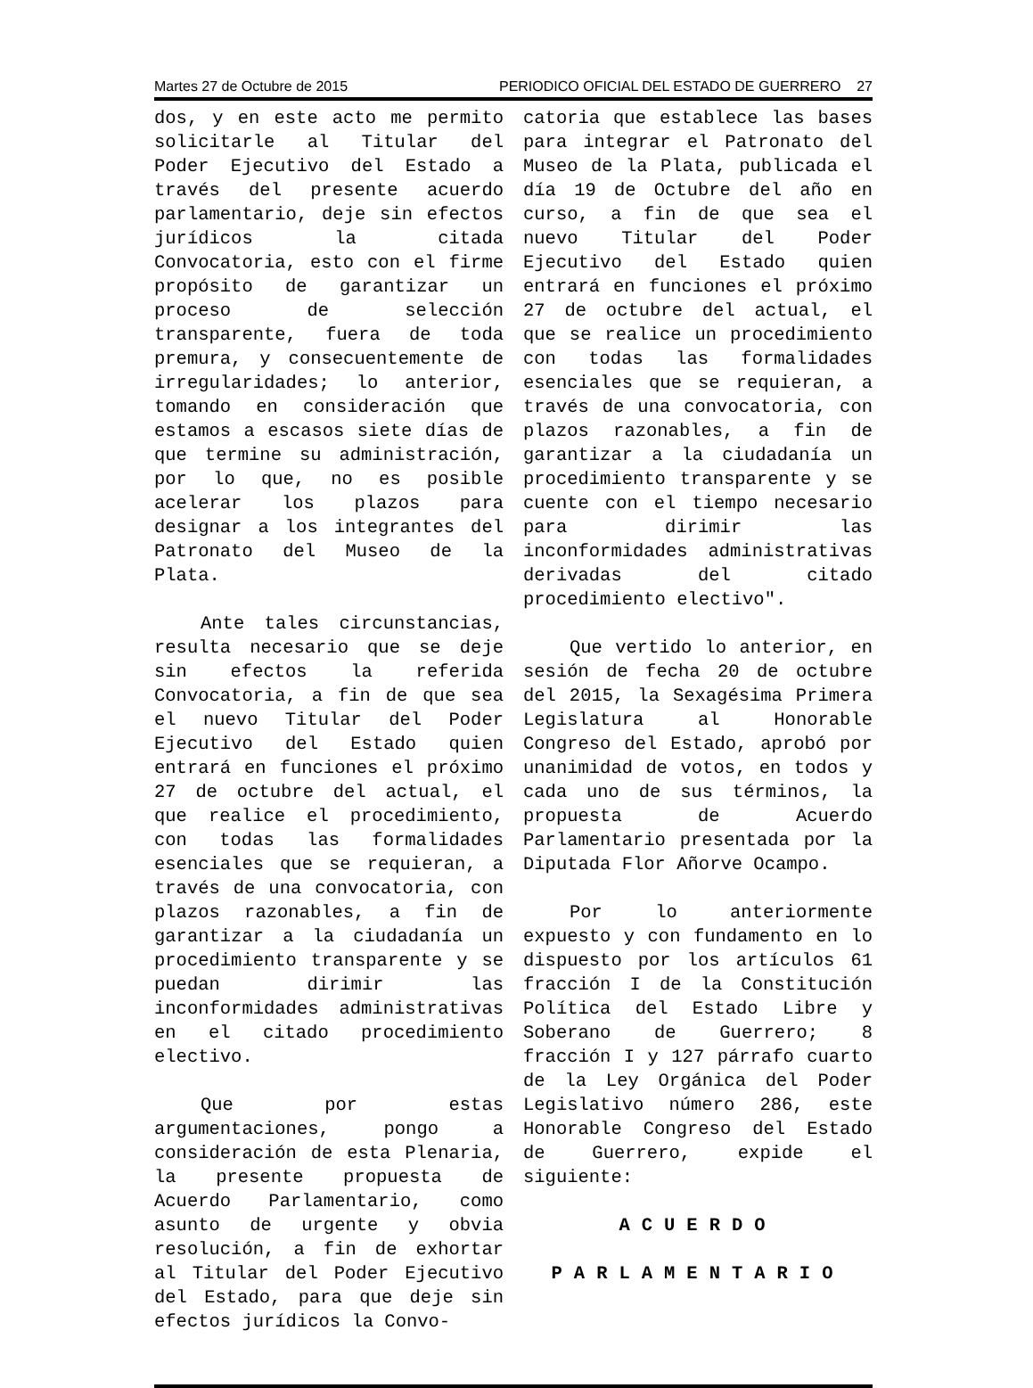Martes 27 de Octubre de 2015 PERIODICO OFICIAL DEL ESTADO DE GUERRERO 27
dos, y en este acto me permito solicitarle al Titular del Poder Ejecutivo del Estado a través del presente acuerdo parlamentario, deje sin efectos jurídicos la citada Convocatoria, esto con el firme propósito de garantizar un proceso de selección transparente, fuera de toda premura, y consecuentemente de irregularidades; lo anterior, tomando en consideración que estamos a escasos siete días de que termine su administración, por lo que, no es posible acelerar los plazos para designar a los integrantes del Patronato del Museo de la Plata.
Ante tales circunstancias, resulta necesario que se deje sin efectos la referida Convocatoria, a fin de que sea el nuevo Titular del Poder Ejecutivo del Estado quien entrará en funciones el próximo 27 de octubre del actual, el que realice el procedimiento, con todas las formalidades esenciales que se requieran, a través de una convocatoria, con plazos razonables, a fin de garantizar a la ciudadanía un procedimiento transparente y se puedan dirimir las inconformidades administrativas en el citado procedimiento electivo.
Que por estas argumentaciones, pongo a consideración de esta Plenaria, la presente propuesta de Acuerdo Parlamentario, como asunto de urgente y obvia resolución, a fin de exhortar al Titular del Poder Ejecutivo del Estado, para que deje sin efectos jurídicos la Convo-
catoria que establece las bases para integrar el Patronato del Museo de la Plata, publicada el día 19 de Octubre del año en curso, a fin de que sea el nuevo Titular del Poder Ejecutivo del Estado quien entrará en funciones el próximo 27 de octubre del actual, el que se realice un procedimiento con todas las formalidades esenciales que se requieran, a través de una convocatoria, con plazos razonables, a fin de garantizar a la ciudadanía un procedimiento transparente y se cuente con el tiempo necesario para dirimir las inconformidades administrativas derivadas del citado procedimiento electivo".
Que vertido lo anterior, en sesión de fecha 20 de octubre del 2015, la Sexagésima Primera Legislatura al Honorable Congreso del Estado, aprobó por unanimidad de votos, en todos y cada uno de sus términos, la propuesta de Acuerdo Parlamentario presentada por la Diputada Flor Añorve Ocampo.
Por lo anteriormente expuesto y con fundamento en lo dispuesto por los artículos 61 fracción I de la Constitución Política del Estado Libre y Soberano de Guerrero; 8 fracción I y 127 párrafo cuarto de la Ley Orgánica del Poder Legislativo número 286, este Honorable Congreso del Estado de Guerrero, expide el siguiente:
ACUERDO
PARLAMENTARIO